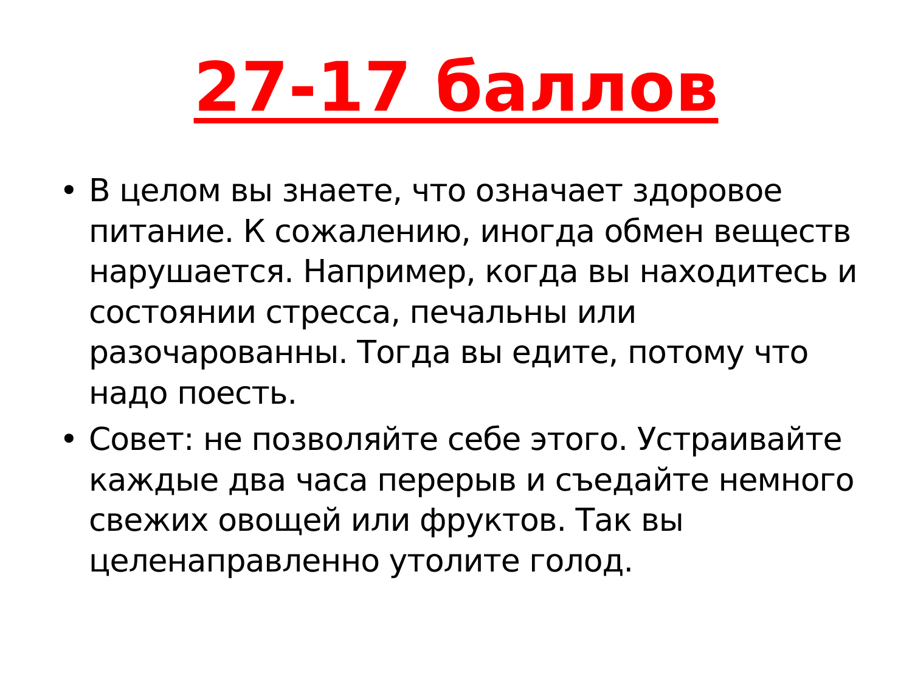27-17 баллов
• В целом вы знаете, что означает здоровое питание. К сожалению, иногда обмен веществ нарушается. Например, когда вы находитесь и состоянии стресса, печальны или разочарованны. Тогда вы едите, потому что надо поесть.
• Совет: не позволяйте себе этого. Устраивайте каждые два часа перерыв и съедайте немного свежих овощей или фруктов. Так вы целенаправленно утолите голод.